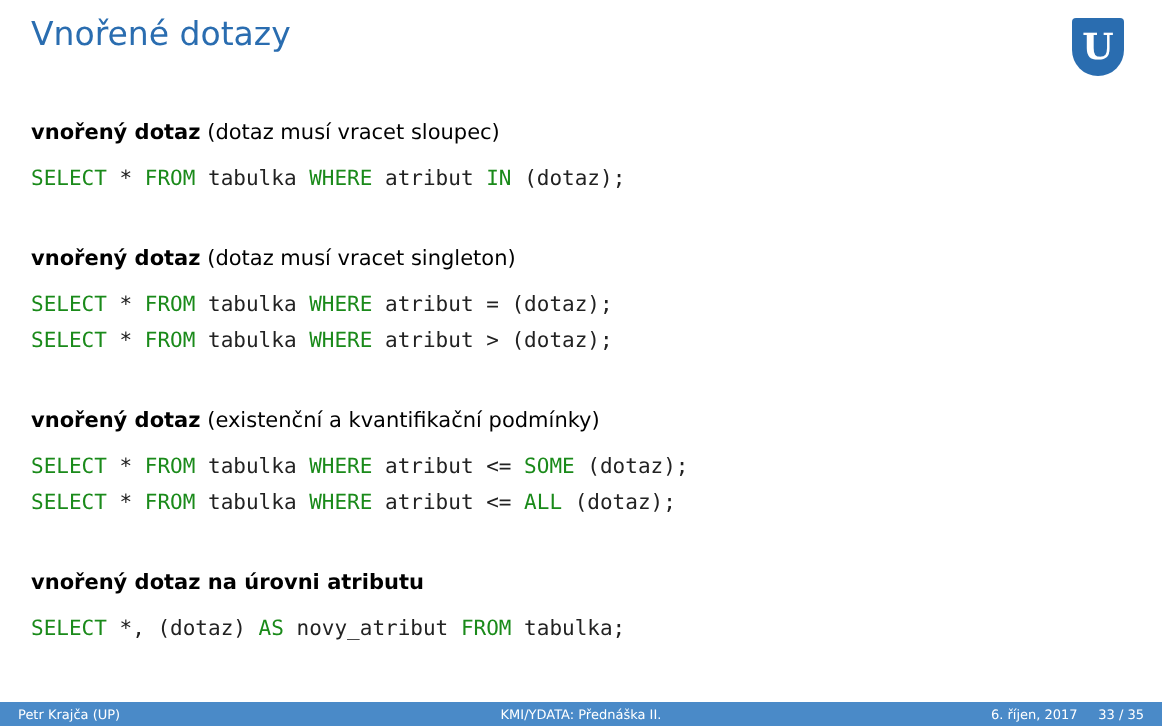Vnořené dotazy
U
vnořený dotaz (dotaz musí vracet sloupec)
SELECT * FROM tabulka WHERE atribut IN (dotaz);
vnořený dotaz (dotaz musí vracet singleton)
SELECT * FROM tabulka WHERE atribut = (dotaz);
SELECT * FROM tabulka WHERE atribut > (dotaz);
vnořený dotaz (existenční a kvantifikační podmínky)
SELECT * FROM tabulka WHERE atribut <= SOME (dotaz);
SELECT * FROM tabulka WHERE atribut <= ALL (dotaz);
vnořený dotaz na úrovni atributu
SELECT *, (dotaz) AS novy_atribut FROM tabulka;
Petr Krajča (UP) KMI/YDATA: Přednáška II. 6. říjen, 2017 33 / 35